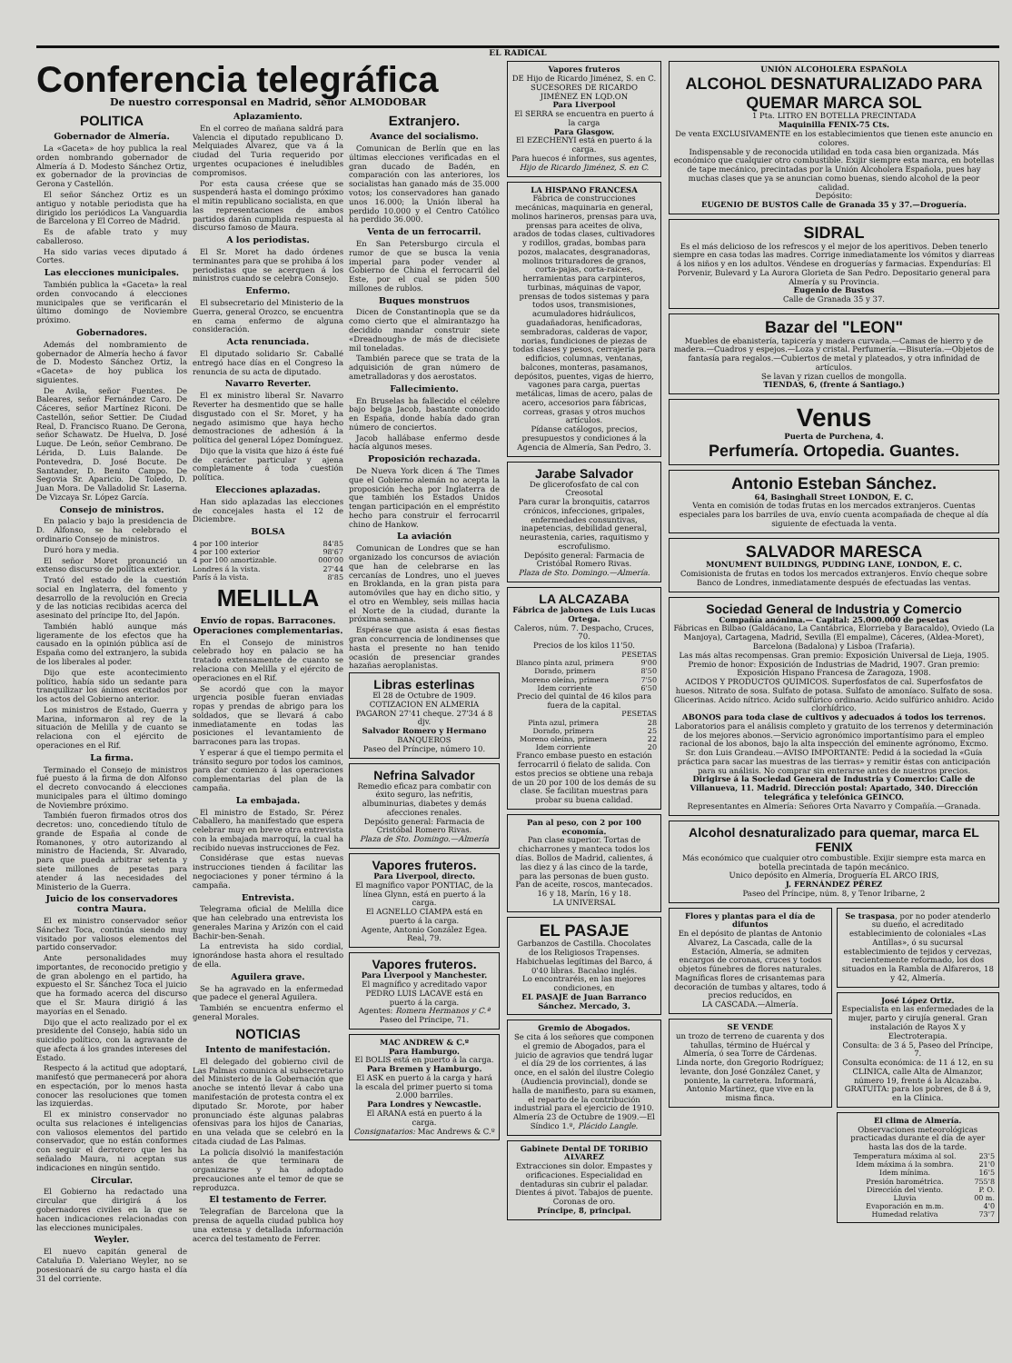EL RADICAL
Conferencia telegráfica
De nuestro corresponsal en Madrid, señor ALMODOBAR
POLITICA
Gobernador de Almería.
La «Gaceta» de hoy publica la real orden nombrando gobernador de Almería á D. Modesto Sánchez Ortiz, ex gobernador de la provincias de Gerona y Castellón.
El señor Sánchez Ortiz es un antiguo y notable periodista que ha dirigido los periódicos La Vanguardia de Barcelona y El Correo de Madrid.
Es de afable trato y muy caballeroso.
Ha sido varias veces diputado á Cortes.
Las elecciones municipales.
También publica la «Gaceta» la real orden convocando á elecciones municipales que se verificarán el último domingo de Noviembre próximo.
Gobernadores.
Además del nombramiento de gobernador de Almería hecho á favor de D. Modesto Sánchez Ortiz, la «Gaceta» de hoy publica los siguientes.
De Avila, señor Fuentes. De Baleares, señor Fernández Caro. De Cáceres, señor Martínez Riconi. De Castellón, señor Settier. De Ciudad Real, D. Francisco Ruano. De Gerona, señor Schawatz. De Huelva, D. José Luque. De León, señor Cembrano. De Lérida, D. Luis Balande. De Pontevedra, D. José Bocute. De Santander, D. Benito Campo. De Segovia Sr. Aparicio. De Toledo, D. Juan Mora. De Valladolid Sr. Laserna. De Vizcaya Sr. López García.
Consejo de ministros.
En palacio y bajo la presidencia de D. Alfonso, se ha celebrado el ordinario Consejo de ministros.
Duró hora y media.
El señor Moret pronunció un extenso discurso de política exterior.
Trató del estado de la cuestión social en Inglaterra, del fomento y desarrollo de la revolución en Grecia y de las noticias recibidas acerca del asesinato del príncipe Ito, del Japón.
También habló aunque más ligeramente de los efectos que ha causado en la opinión pública así de España como del extranjero, la subida de los liberales al poder.
Dijo que este acontecimiento político, había sido un sedante para tranquilizar los ánimos excitados por los actos del Gobierno anterior.
Los ministros de Estado, Guerra y Marina, informaron al rey de la situación de Melilla y de cuanto se relaciona con el ejército de operaciones en el Rif.
La firma.
Terminado el Consejo de ministros fué puesto á la firma de don Alfonso el decreto convocando á elecciones municipales para el último domingo de Noviembre próximo.
También fueron firmados otros dos decretos: uno, concediendo título de grande de España al conde de Romanones, y otro autorizando al ministro de Hacienda, Sr. Alvarado, para que pueda arbitrar setenta y siete millones de pesetas para atender á las necesidades del Ministerio de la Guerra.
Juicio de los conservadores contra Maura.
El ex ministro conservador señor Sánchez Toca, continúa siendo muy visitado por valiosos elementos del partido conservador.
Ante personalidades muy importantes, de reconocido pretigio y de gran abolengo en el partido, ha expuesto el Sr. Sánchez Toca el juicio que ha formado acerca del discurso que el Sr. Maura dirigió á las mayorías en el Senado.
Dijo que el acto realizado por el ex presidente del Consejo, había sido un suicidio político, con la agravante de que afecta á los grandes intereses del Estado.
Respecto á la actitud que adoptará, manifestó que permanecerá por ahora en espectación, por lo menos hasta conocer las resoluciones que tomen las izquierdas.
El ex ministro conservador no oculta sus relaciones é inteligencias con valiosos elementos del partido conservador, que no están conformes con seguir el derrotero que les ha señalado Maura, ni aceptan sus indicaciones en ningún sentido.
Circular.
El Gobierno ha redactado una circular que dirigirá á los gobernadores civiles en la que se hacen indicaciones relacionadas con las elecciones municipales.
Weyler.
El nuevo capitán general de Cataluña D. Valeriano Weyler, no se posesionará de su cargo hasta el día 31 del corriente.
Aplazamiento.
En el correo de mañana saldrá para Valencia el diputado republicano D. Melquiades Alvarez, que va á la ciudad del Turia requerido por urgentes ocupaciones é ineludibles compromisos.
Por esta causa créese que se suspenderá hasta el domingo próximo el mitin republicano socialista, en que las representaciones de ambos partidos darán cumplida respuesta al discurso famoso de Maura.
A los periodistas.
El Sr. Moret ha dado órdenes terminantes para que se prohiba á los periodistas que se acerquen á los ministros cuando se celebra Consejo.
Enfermo.
El subsecretario del Ministerio de la Guerra, general Orozco, se encuentra en cama enfermo de alguna consideración.
Acta renunciada.
El diputado solidario Sr. Caballé entregó hace días en el Congreso la renuncia de su acta de diputado.
Navarro Reverter.
El ex ministro liberal Sr. Navarro Reverter ha desmentido que se halle disgustado con el Sr. Moret, y ha negado asimismo que haya hecho demostraciones de adhesión á la política del general López Domínguez.
Dijo que la visita que hizo á éste fué de carácter particular y ajena completamente á toda cuestión política.
Elecciones aplazadas.
Han sido aplazadas las elecciones de concejales hasta el 12 de Diciembre.
BOLSA
| 4 por 100 interior | 84'85 |
| 4 por 100 exterior | 98'67 |
| 4 por 100 amortizable. | 000'00 |
| Londres á la vista. | 27'44 |
| París á la vista. | 8'85 |
MELILLA
Envío de ropas. Barracones. Operaciones complementarias.
En el Consejo de ministros celebrado hoy en palacio se ha tratado extensamente de cuanto se relaciona con Melilla y el ejército de operaciones en el Rif.
Se acordó que con la mayor urgencia posible fueran enviadas ropas y prendas de abrigo para los soldados, que se llevará á cabo inmediatamente en todas las posiciones el levantamiento de barracones para las tropas.
Y esperar á que el tiempo permita el tránsito seguro por todos los caminos, para dar comienzo á las operaciones complementarias del plan de la campaña.
La embajada.
El ministro de Estado, Sr. Pérez Caballero, ha manifestado que espera celebrar muy en breve otra entrevista con la embajada marroquí, la cual ha recibido nuevas instrucciones de Fez.
Considérase que estas nuevas instrucciones tienden á facilitar las negociaciones y poner término á la campaña.
Entrevista.
Telegrama oficial de Melilla dice que han celebrado una entrevista los generales Marina y Arizón con el caid Bachir-ben-Senah.
La entrevista ha sido cordial, ignorándose hasta ahora el resultado de ella.
Aguilera grave.
Se ha agravado en la enfermedad que padece el general Aguilera.
También se encuentra enfermo el general Morales.
NOTICIAS
Intento de manifestación.
El delegado del gobierno civil de Las Palmas comunica al subsecretario del Ministerio de la Gobernación que anoche se intentó llevar á cabo una manifestación de protesta contra el ex diputado Sr. Morote, por haber pronunciado éste algunas palabras ofensivas para los hijos de Canarias, en una velada que se celebró en la citada ciudad de Las Palmas.
La policía disolvió la manifestación antes de que terminara de organizarse y ha adoptado precauciones ante el temor de que se reproduzca.
El testamento de Ferrer.
Telegrafían de Barcelona que la prensa de aquella ciudad publica hoy una extensa y detallada información acerca del testamento de Ferrer.
Extranjero.
Avance del socialismo.
Comunican de Berlín que en las últimas elecciones verificadas en el gran ducado de Badén, en comparación con las anteriores, los socialistas han ganado más de 35.000 votos; los conservadores han ganado unos 16.000; la Unión liberal ha perdido 10.000 y el Centro Católico ha perdido 36.000.
Venta de un ferrocarril.
En San Petersburgo circula el rumor de que se busca la venia imperial para poder vender al Gobierno de China el ferrocarril del Este, por el cual se piden 500 millones de rublos.
Buques monstruos
Dicen de Constantinopla que se da como cierto que el almirantazgo ha decidido mandar construir siete «Dreadnough» de más de diecisiete mil toneladas.
También parece que se trata de la adquisición de gran número de ametralladoras y dos aerostatos.
Fallecimiento.
En Bruselas ha fallecido el célebre bajo belga Jacob, bastante conocido en España, donde había dado gran número de conciertos.
Jacob hallábase enfermo desde hacía algunos meses.
Proposición rechazada.
De Nueva York dicen á The Times que el Gobierno alemán no acepta la proposición hecha por Inglaterra de que también los Estados Unidos tengan participación en el empréstito hecho para construir el ferrocarril chino de Hankow.
La aviación
Comunican de Londres que se han organizado los concursos de aviación que han de celebrarse en las cercanías de Londres, uno el jueves en Broklanda, en la gran pista para automóviles que hay en dicho sitio, y el otro en Wembley, seis millas hacia el Norte de la ciudad, durante la próxima semana.
Espérase que asista á esas fiestas gran concurrencia de londinenses que hasta el presente no han tenido ocasión de presenciar grandes hazañas aeroplanistas.
Libras esterlinas
El 28 de Octubre de 1909.
COTIZACION EN ALMERIA
PAGARON 27'41 cheque. 27'34 á 8 djv.
Salvador Romero y Hermano
BANQUEROS
Paseo del Príncipe, número 10.
Nefrina Salvador
Remedio eficaz para combatir con éxito seguro, las nefritis, albuminurias, diabetes y demás afecciones renales.
Depósito general: Farmacia de Cristóbal Romero Rivas.
Plaza de Sto. Domingo.—Almería
Vapores fruteros.
Para Liverpool, directo.
El magnífico vapor PONTIAC, de la línea Glynn, está en puerto á la carga.
El AGNELLO CIAMPA está en puerto á la carga.
Agente, Antonio González Egea. Real, 79.
Vapores fruteros.
Para Liverpool y Manchester.
El magnífico y acreditado vapor PEDRO LUIS LACAVE está en puerto á la carga.
Agentes: Romera Hermanos y C.ª Paseo del Príncipe, 71.
MAC ANDREW & C.º
Para Hamburgo.
El BOLIS está en puerto á la carga.
Para Bremen y Hamburgo.
El ASK en puerto á la carga y hará la escala del primer puerto si toma 2.000 barriles.
Para Londres y Newcastle.
El ARANA está en puerto á la carga.
Consignatarios: Mac Andrews & C.º
Vapores fruteros
DE Hijo de Ricardo Jiménez, S. en C.
SUCESORES DE RICARDO JIMÉNEZ EN LQD.ON
Para Liverpool
El SERRA se encuentra en puerto á la carga
Para Glasgow.
El EZECHENYI está en puerto á la carga.
Para huecos é informes, sus agentes, Hijo de Ricardo Jiménez, S. en C.
LA HISPANO FRANCESA
Fábrica de construcciones mecánicas, maquinaria en general, molinos harineros, prensas para uva, prensas para aceites de oliva, arados de todas clases, cultivadores y rodillos, gradas, bombas para pozos, malacates, desgranadoras, molinos trituradores de granos, corta-pajas, corta-raíces, herramientas para carpinteros, turbinas, máquinas de vapor, prensas de todos sistemas y para todos usos, transmisiones, acumuladores hidráulicos, guadañadoras, henificadoras, sembradoras, calderas de vapor, norias, fundiciones de piezas de todas clases y pesos, cerrajería para edificios, columnas, ventanas, balcones, monteras, pasamanos, depósitos, puentes, vigas de hierro, vagones para carga, puertas metálicas, limas de acero, palas de acero, accesorios para fábricas, correas, grasas y otros muchos artículos.
Pídanse catálogos, precios, presupuestos y condiciones á la Agencia de Almería, San Pedro, 3.
Jarabe Salvador
De glicerofosfato de cal con Creosotal
Para curar la bronquitis, catarros crónicos, infecciones, gripales, enfermedades consuntivas, inapetencias, debilidad general, neurastenia, caries, raquitismo y escrofulismo.
Depósito general: Farmacia de Cristóbal Romero Rivas.
Plaza de Sto. Domingo.—Almería.
LA ALCAZABA
Fábrica de jabones de Luis Lucas Ortega.
Caleros, núm. 7. Despacho, Cruces, 70.
Precios de los kilos 11'50.
| | PESETAS |
| Blanco pinta azul, primera | 9'00 |
| Dorado, primera | 8'50 |
| Moreno oleína, primera | 7'50 |
| Idem corriente | 6'50 |
Precio del quintal de 46 kilos para fuera de la capital.
| | PESETAS |
| Pinta azul, primera | 28 |
| Dorado, primera | 25 |
| Moreno oleína, primera | 22 |
| Idem corriente | 20 |
Franco embase puesto en estación ferrocarril ó fielato de salida. Con estos precios se obtiene una rebaja de un 20 por 100 de los demás de su clase. Se facilitan muestras para probar su buena calidad.
Pan al peso, con 2 por 100 economía.
Pan clase superior. Tortas de chicharrones y manteca todos los días. Bollos de Madrid, calientes, á las diez y á las cinco de la tarde, para las personas de buen gusto.
Pan de aceite, roscos, mantecados.
16 y 18, Marín, 16 y 18.
LA UNIVERSAL
EL PASAJE
Garbanzos de Castilla. Chocolates de los Religiosos Trapenses. Habichuelas legítimas del Barco, á 0'40 libras. Bacalao inglés.
Lo encontraréis, en las mejores condiciones, en
EL PASAJE de Juan Barranco Sánchez. Mercado, 3.
Gremio de Abogados.
Se cita á los señores que componen el gremio de Abogados, para el juicio de agravios que tendrá lugar el día 29 de los corrientes, á las once, en el salón del ilustre Colegio (Audiencia provincial), donde se halla de manifiesto, para su examen, el reparto de la contribución industrial para el ejercicio de 1910.
Almería 23 de Octubre de 1909.—El Síndico 1.º, Plácido Langle.
Gabinete Dental DE TORIBIO ALVAREZ
Extracciones sin dolor. Empastes y orificaciones. Especialidad en dentaduras sin cubrir el paladar. Dientes á pivot. Tabajos de puente. Coronas de oro.
Príncipe, 8, principal.
UNIÓN ALCOHOLERA ESPAÑOLA
ALCOHOL DESNATURALIZADO PARA QUEMAR MARCA SOL
1 Pta. LITRO EN BOTELLA PRECINTADA
Maquinilla FENIX-75 Cts.
De venta EXCLUSIVAMENTE en los establecimientos que tienen este anuncio en colores.
Indispensable y de reconocida utilidad en toda casa bien organizada. Más económico que cualquier otro combustible. Exijir siempre esta marca, en botellas de tape mecánico, precintadas por la Unión Alcoholera Española, pues hay muchas clases que ya se anuncian como buenas, siendo alcohol de la peor calidad.
Depósito:
EUGENIO DE BUSTOS Calle de Granada 35 y 37.—Droguería.
SIDRAL
Es el más delicioso de los refrescos y el mejor de los aperitivos. Deben tenerlo siempre en casa todas las madres. Corrige inmediatamente los vómitos y diarreas á los niños y en los adultos. Véndese en droguerías y farmacias. Expendurías: El Porvenir, Bulevard y La Aurora Glorieta de San Pedro. Depositario general para Almería y su Provincia.
Eugenio de Bustos
Calle de Granada 35 y 37.
Bazar del "LEON"
Muebles de ebanistería, tapicería y madera curvada.—Camas de hierro y de madera.—Cuadros y espejos.—Loza y cristal. Perfumería.—Bisutería.—Objetos de fantasía para regalos.—Cubiertos de metal y plateados, y otra infinidad de artículos.
Se lavan y rizan cuellos de mongolla.
TIENDAS, 6, (frente á Santiago.)
Venus
Puerta de Purchena, 4.
Perfumería. Ortopedia. Guantes.
Antonio Esteban Sánchez.
64, Basinghall Street LONDON, E. C.
Venta en comisión de todas frutas en los mercados extranjeros. Cuentas especiales para los barriles de uva, envío cuenta acompañada de cheque al día siguiente de efectuada la venta.
SALVADOR MARESCA
MONUMENT BUILDINGS, PUDDING LANE, LONDON, E. C.
Comisionista de frutas en todos los mercados extranjeros. Envío cheque sobre Banco de Londres, inmediatamente después de efectuadas las ventas.
Sociedad General de Industria y Comercio
Compañía anónima.— Capital: 25.000.000 de pesetas
Fábricas en Bilbao (Galdácano, La Cantábrica, Elorrieba y Baracaldo), Oviedo (La Manjoya), Cartagena, Madrid, Sevilla (El empalme), Cáceres, (Aldea-Moret), Barcelona (Badalona) y Lisboa (Trafaria).
Las más altas recompensas. Gran premio: Exposición Universal de Lieja, 1905. Premio de honor: Exposición de Industrias de Madrid, 1907. Gran premio: Exposición Hispano Francesa de Zaragoza, 1908.
ACIDOS Y PRODUCTOS QUIMICOS. Superfosfatos de cal. Superfosfatos de huesos. Nitrato de sosa. Sulfato de potasa. Sulfato de amoníaco. Sulfato de sosa. Glicerinas. Acido nítrico. Acido sulfúrico ordinario. Acido sulfúrico anhidro. Acido clorhídrico.
ABONOS para toda clase de cultivos y adecuados á todos los terrenos. Laboratorios para el análisis completo y gratuito de los terrenos y determinación de los mejores abonos.—Servicio agronómico importantísimo para el empleo racional de los abonos, bajo la alta inspección del eminente agrónomo, Excmo. Sr. don Luis Grandeau.—AVISO IMPORTANTE: Pedid á la sociedad la «Guía práctica para sacar las muestras de las tierras» y remitir éstas con anticipación para su análisis. No comprar sin enterarse antes de nuestros precios.
Dirigirse á la Sociedad General de Industria y Comercio: Calle de Villanueva, 11. Madrid. Dirección postal: Apartado, 340. Dirección telegráfica y telefónica GEINCO.
Representantes en Almería: Señores Orta Navarro y Compañía.—Granada.
Alcohol desnaturalizado para quemar, marca EL FENIX
Más económico que cualquier otro combustible. Exijir siempre esta marca en botella precintada de tapón mecánico.
Unico depósito en Almería, Droguería EL ARCO IRIS,
J. FERNÁNDEZ PÉREZ
Paseo del Príncipe, núm. 8, y Tenor Iribarne, 2
Flores y plantas para el día de difuntos
En el depósito de plantas de Antonio Alvarez, La Cascada, calle de la Estación, Almería, se admiten encargos de coronas, cruces y todos objetos fúnebres de flores naturales.
Magníficas flores de crisantemas para decoración de tumbas y altares, todo á precios reducidos, en
LA CASCADA.—Almería.
SE VENDE
un trozo de terreno de cuarenta y dos tahullas, término de Huércal y Almería, ó sea Torre de Cárdenas. Linda norte, don Gregorio Rodríguez; levante, don José González Canet, y poniente, la carretera. Informará, Antonio Martínez, que vive en la misma finca.
Se traspasa, por no poder atenderlo su dueño, el acreditado establecimiento de coloniales «Las Antillas», ó su sucursal establecimiento de tejidos y cervezas, recientemente reformado, los dos situados en la Rambla de Alfareros, 18 y 42, Almería.
José López Ortiz.
Especialista en las enfermedades de la mujer, parto y cirujía general. Gran instalación de Rayos X y Electroterapia.
Consulta: de 3 á 5, Paseo del Príncipe, 7.
Consulta económica: de 11 á 12, en su CLINICA, calle Alta de Almanzor, número 19, frente á la Alcazaba. GRATUITA: para los pobres, de 8 á 9, en la Clínica.
El clima de Almería.
Observaciones meteorológicas practicadas durante el día de ayer hasta las dos de la tarde.
| Temperatura máxima al sol. | 23'5 |
| Idem máxima á la sombra. | 21'0 |
| Idem mínima. | 16'5 |
| Presión barométrica. | 755'8 |
| Dirección del viento. | P. O. |
| Lluvia | 00 m. |
| Evaporación en m.m. | 4'0 |
| Humedad relativa | 73'7 |